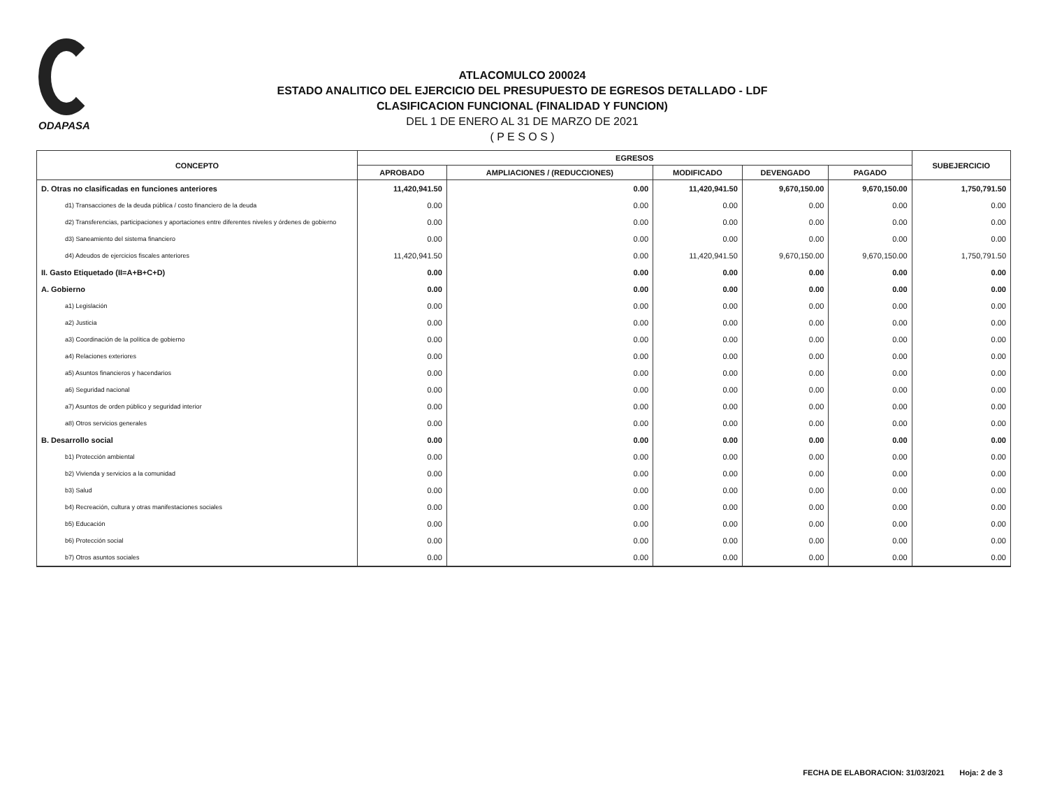ODAPASA
ATLACOMULCO 200024
ESTADO ANALITICO DEL EJERCICIO DEL PRESUPUESTO DE EGRESOS DETALLADO - LDF
CLASIFICACION FUNCIONAL (FINALIDAD Y FUNCION)
DEL 1 DE ENERO AL 31 DE MARZO DE 2021
( P E S O S )
| CONCEPTO | EGRESOS | | | | | SUBEJERCICIO |
| --- | --- | --- | --- | --- | --- | --- |
| | APROBADO | AMPLIACIONES / (REDUCCIONES) | MODIFICADO | DEVENGADO | PAGADO | |
| D. Otras no clasificadas en funciones anteriores | 11,420,941.50 | 0.00 | 11,420,941.50 | 9,670,150.00 | 9,670,150.00 | 1,750,791.50 |
| d1) Transacciones de la deuda pública / costo financiero de la deuda | 0.00 | 0.00 | 0.00 | 0.00 | 0.00 | 0.00 |
| d2) Transferencias, participaciones y aportaciones entre diferentes niveles y órdenes de gobierno | 0.00 | 0.00 | 0.00 | 0.00 | 0.00 | 0.00 |
| d3) Saneamiento del sistema financiero | 0.00 | 0.00 | 0.00 | 0.00 | 0.00 | 0.00 |
| d4) Adeudos de ejercicios fiscales anteriores | 11,420,941.50 | 0.00 | 11,420,941.50 | 9,670,150.00 | 9,670,150.00 | 1,750,791.50 |
| II. Gasto Etiquetado (II=A+B+C+D) | 0.00 | 0.00 | 0.00 | 0.00 | 0.00 | 0.00 |
| A. Gobierno | 0.00 | 0.00 | 0.00 | 0.00 | 0.00 | 0.00 |
| a1) Legislación | 0.00 | 0.00 | 0.00 | 0.00 | 0.00 | 0.00 |
| a2) Justicia | 0.00 | 0.00 | 0.00 | 0.00 | 0.00 | 0.00 |
| a3) Coordinación de la política de gobierno | 0.00 | 0.00 | 0.00 | 0.00 | 0.00 | 0.00 |
| a4) Relaciones exteriores | 0.00 | 0.00 | 0.00 | 0.00 | 0.00 | 0.00 |
| a5) Asuntos financieros y hacendarios | 0.00 | 0.00 | 0.00 | 0.00 | 0.00 | 0.00 |
| a6) Seguridad nacional | 0.00 | 0.00 | 0.00 | 0.00 | 0.00 | 0.00 |
| a7) Asuntos de orden público y seguridad interior | 0.00 | 0.00 | 0.00 | 0.00 | 0.00 | 0.00 |
| a8) Otros servicios generales | 0.00 | 0.00 | 0.00 | 0.00 | 0.00 | 0.00 |
| B. Desarrollo social | 0.00 | 0.00 | 0.00 | 0.00 | 0.00 | 0.00 |
| b1) Protección ambiental | 0.00 | 0.00 | 0.00 | 0.00 | 0.00 | 0.00 |
| b2) Vivienda y servicios a la comunidad | 0.00 | 0.00 | 0.00 | 0.00 | 0.00 | 0.00 |
| b3) Salud | 0.00 | 0.00 | 0.00 | 0.00 | 0.00 | 0.00 |
| b4) Recreación, cultura y otras manifestaciones sociales | 0.00 | 0.00 | 0.00 | 0.00 | 0.00 | 0.00 |
| b5) Educación | 0.00 | 0.00 | 0.00 | 0.00 | 0.00 | 0.00 |
| b6) Protección social | 0.00 | 0.00 | 0.00 | 0.00 | 0.00 | 0.00 |
| b7) Otros asuntos sociales | 0.00 | 0.00 | 0.00 | 0.00 | 0.00 | 0.00 |
FECHA DE ELABORACION: 31/03/2021 Hoja: 2 de 3